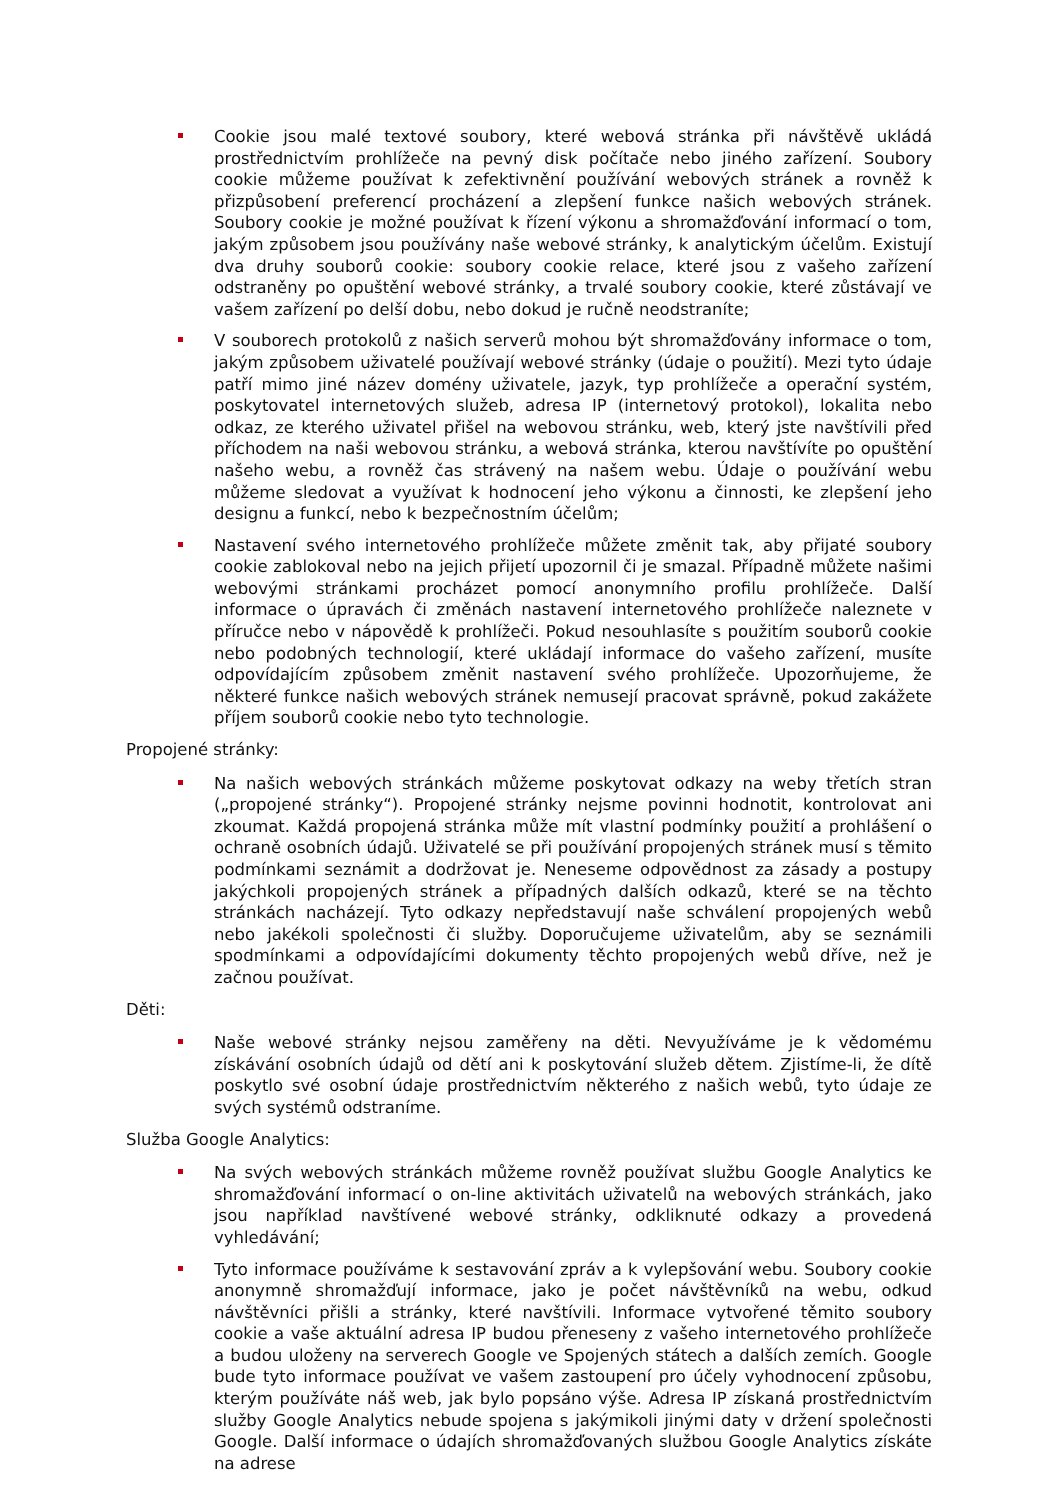Cookie jsou malé textové soubory, které webová stránka při návštěvě ukládá prostřednictvím prohlížeče na pevný disk počítače nebo jiného zařízení. Soubory cookie můžeme používat k zefektivnění používání webových stránek a rovněž k přizpůsobení preferencí procházení a zlepšení funkce našich webových stránek. Soubory cookie je možné používat k řízení výkonu a shromažďování informací o tom, jakým způsobem jsou používány naše webové stránky, k analytickým účelům. Existují dva druhy souborů cookie: soubory cookie relace, které jsou z vašeho zařízení odstraněny po opuštění webové stránky, a trvalé soubory cookie, které zůstávají ve vašem zařízení po delší dobu, nebo dokud je ručně neodstraníte;
V souborech protokolů z našich serverů mohou být shromažďovány informace o tom, jakým způsobem uživatelé používají webové stránky (údaje o použití). Mezi tyto údaje patří mimo jiné název domény uživatele, jazyk, typ prohlížeče a operační systém, poskytovatel internetových služeb, adresa IP (internetový protokol), lokalita nebo odkaz, ze kterého uživatel přišel na webovou stránku, web, který jste navštívili před příchodem na naši webovou stránku, a webová stránka, kterou navštívíte po opuštění našeho webu, a rovněž čas strávený na našem webu. Údaje o používání webu můžeme sledovat a využívat k hodnocení jeho výkonu a činnosti, ke zlepšení jeho designu a funkcí, nebo k bezpečnostním účelům;
Nastavení svého internetového prohlížeče můžete změnit tak, aby přijaté soubory cookie zablokoval nebo na jejich přijetí upozornil či je smazal. Případně můžete našimi webovými stránkami procházet pomocí anonymního profilu prohlížeče. Další informace o úpravách či změnách nastavení internetového prohlížeče naleznete v příručce nebo v nápovědě k prohlížeči. Pokud nesouhlasíte s použitím souborů cookie nebo podobných technologií, které ukládají informace do vašeho zařízení, musíte odpovídajícím způsobem změnit nastavení svého prohlížeče. Upozorňujeme, že některé funkce našich webových stránek nemusejí pracovat správně, pokud zakážete příjem souborů cookie nebo tyto technologie.
Propojené stránky:
Na našich webových stránkách můžeme poskytovat odkazy na weby třetích stran („propojené stránky“). Propojené stránky nejsme povinni hodnotit, kontrolovat ani zkoumat. Každá propojená stránka může mít vlastní podmínky použití a prohlášení o ochraně osobních údajů. Uživatelé se při používání propojených stránek musí s těmito podmínkami seznámit a dodržovat je. Neneseme odpovědnost za zásady a postupy jakýchkoli propojených stránek a případných dalších odkazů, které se na těchto stránkách nacházejí. Tyto odkazy nepředstavují naše schválení propojených webů nebo jakékoli společnosti či služby. Doporučujeme uživatelům, aby se seznámili spodmínkami a odpovídajícími dokumenty těchto propojených webů dříve, než je začnou používat.
Děti:
Naše webové stránky nejsou zaměřeny na děti. Nevyužíváme je k vědomému získávání osobních údajů od dětí ani k poskytování služeb dětem. Zjistíme-li, že dítě poskytlo své osobní údaje prostřednictvím některého z našich webů, tyto údaje ze svých systémů odstraníme.
Služba Google Analytics:
Na svých webových stránkách můžeme rovněž používat službu Google Analytics ke shromažďování informací o on-line aktivitách uživatelů na webových stránkách, jako jsou například navštívené webové stránky, odkliknuté odkazy a provedená vyhledávání;
Tyto informace používáme k sestavování zpráv a k vylepšování webu. Soubory cookie anonymně shromažďují informace, jako je počet návštěvníků na webu, odkud návštěvníci přišli a stránky, které navštívili. Informace vytvořené těmito soubory cookie a vaše aktuální adresa IP budou přeneseny z vašeho internetového prohlížeče a budou uloženy na serverech Google ve Spojených státech a dalších zemích. Google bude tyto informace používat ve vašem zastoupení pro účely vyhodnocení způsobu, kterým používáte náš web, jak bylo popsáno výše. Adresa IP získaná prostřednictvím služby Google Analytics nebude spojena s jakýmikoli jinými daty v držení společnosti Google. Další informace o údajích shromažďovaných službou Google Analytics získáte na adrese